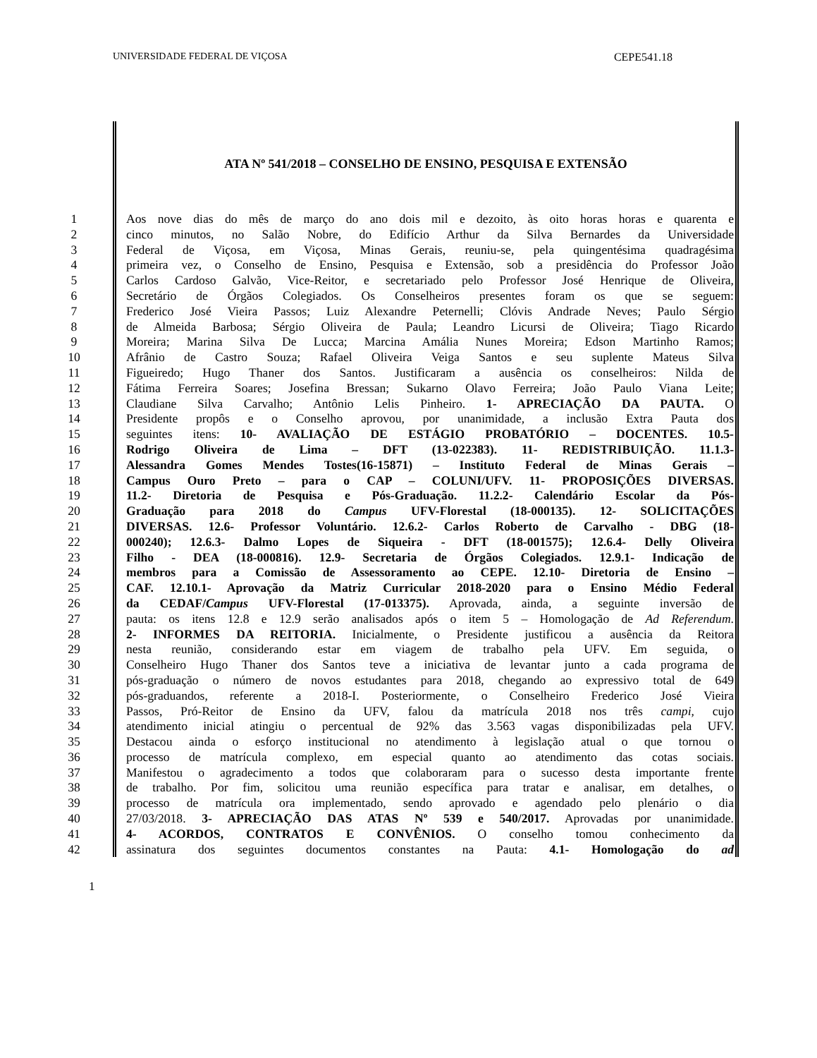UNIVERSIDADE FEDERAL DE VIÇOSA CEPE541.18
ATA Nº 541/2018 – CONSELHO DE ENSINO, PESQUISA E EXTENSÃO
1 Aos nove dias do mês de março do ano dois mil e dezoito, às oito horas horas e quarenta e
2 cinco minutos, no Salão Nobre, do Edifício Arthur da Silva Bernardes da Universidade
3 Federal de Viçosa, em Viçosa, Minas Gerais, reuniu-se, pela quingentésima quadragésima
4 primeira vez, o Conselho de Ensino, Pesquisa e Extensão, sob a presidência do Professor João
5 Carlos Cardoso Galvão, Vice-Reitor, e secretariado pelo Professor José Henrique de Oliveira,
6 Secretário de Órgãos Colegiados. Os Conselheiros presentes foram os que se seguem:
7 Frederico José Vieira Passos; Luiz Alexandre Peternelli; Clóvis Andrade Neves; Paulo Sérgio
8 de Almeida Barbosa; Sérgio Oliveira de Paula; Leandro Licursi de Oliveira; Tiago Ricardo
9 Moreira; Marina Silva De Lucca; Marcina Amália Nunes Moreira; Edson Martinho Ramos;
10 Afrânio de Castro Souza; Rafael Oliveira Veiga Santos e seu suplente Mateus Silva
11 Figueiredo; Hugo Thaner dos Santos. Justificaram a ausência os conselheiros: Nilda de
12 Fátima Ferreira Soares; Josefina Bressan; Sukarno Olavo Ferreira; João Paulo Viana Leite;
13 Claudiane Silva Carvalho; Antônio Lelis Pinheiro. 1- APRECIAÇÃO DA PAUTA. O
14 Presidente propôs e o Conselho aprovou, por unanimidade, a inclusão Extra Pauta dos
15 seguintes itens: 10- AVALIAÇÃO DE ESTÁGIO PROBATÓRIO – DOCENTES. 10.5-
16 Rodrigo Oliveira de Lima – DFT (13-022383). 11- REDISTRIBUIÇÃO. 11.1.3-
17 Alessandra Gomes Mendes Tostes(16-15871) – Instituto Federal de Minas Gerais –
18 Campus Ouro Preto – para o CAP – COLUNI/UFV. 11- PROPOSIÇÕES DIVERSAS.
19 11.2- Diretoria de Pesquisa e Pós-Graduação. 11.2.2- Calendário Escolar da Pós-
20 Graduação para 2018 do Campus UFV-Florestal (18-000135). 12- SOLICITAÇÕES
21 DIVERSAS. 12.6- Professor Voluntário. 12.6.2- Carlos Roberto de Carvalho - DBG (18-
22 000240); 12.6.3- Dalmo Lopes de Siqueira - DFT (18-001575); 12.6.4- Delly Oliveira
23 Filho - DEA (18-000816). 12.9- Secretaria de Órgãos Colegiados. 12.9.1- Indicação de
24 membros para a Comissão de Assessoramento ao CEPE. 12.10- Diretoria de Ensino –
25 CAF. 12.10.1- Aprovação da Matriz Curricular 2018-2020 para o Ensino Médio Federal
26 da CEDAF/Campus UFV-Florestal (17-013375). Aprovada, ainda, a seguinte inversão de
27 pauta: os itens 12.8 e 12.9 serão analisados após o item 5 – Homologação de Ad Referendum.
28 2- INFORMES DA REITORIA. Inicialmente, o Presidente justificou a ausência da Reitora
29 nesta reunião, considerando estar em viagem de trabalho pela UFV. Em seguida, o
30 Conselheiro Hugo Thaner dos Santos teve a iniciativa de levantar junto a cada programa de
31 pós-graduação o número de novos estudantes para 2018, chegando ao expressivo total de 649
32 pós-graduandos, referente a 2018-I. Posteriormente, o Conselheiro Frederico José Vieira
33 Passos, Pró-Reitor de Ensino da UFV, falou da matrícula 2018 nos três campi, cujo
34 atendimento inicial atingiu o percentual de 92% das 3.563 vagas disponibilizadas pela UFV.
35 Destacou ainda o esforço institucional no atendimento à legislação atual o que tornou o
36 processo de matrícula complexo, em especial quanto ao atendimento das cotas sociais.
37 Manifestou o agradecimento a todos que colaboraram para o sucesso desta importante frente
38 de trabalho. Por fim, solicitou uma reunião específica para tratar e analisar, em detalhes, o
39 processo de matrícula ora implementado, sendo aprovado e agendado pelo plenário o dia
40 27/03/2018. 3- APRECIAÇÃO DAS ATAS Nº 539 e 540/2017. Aprovadas por unanimidade.
41 4- ACORDOS, CONTRATOS E CONVÊNIOS. O conselho tomou conhecimento da
42 assinatura dos seguintes documentos constantes na Pauta: 4.1- Homologação do ad
1